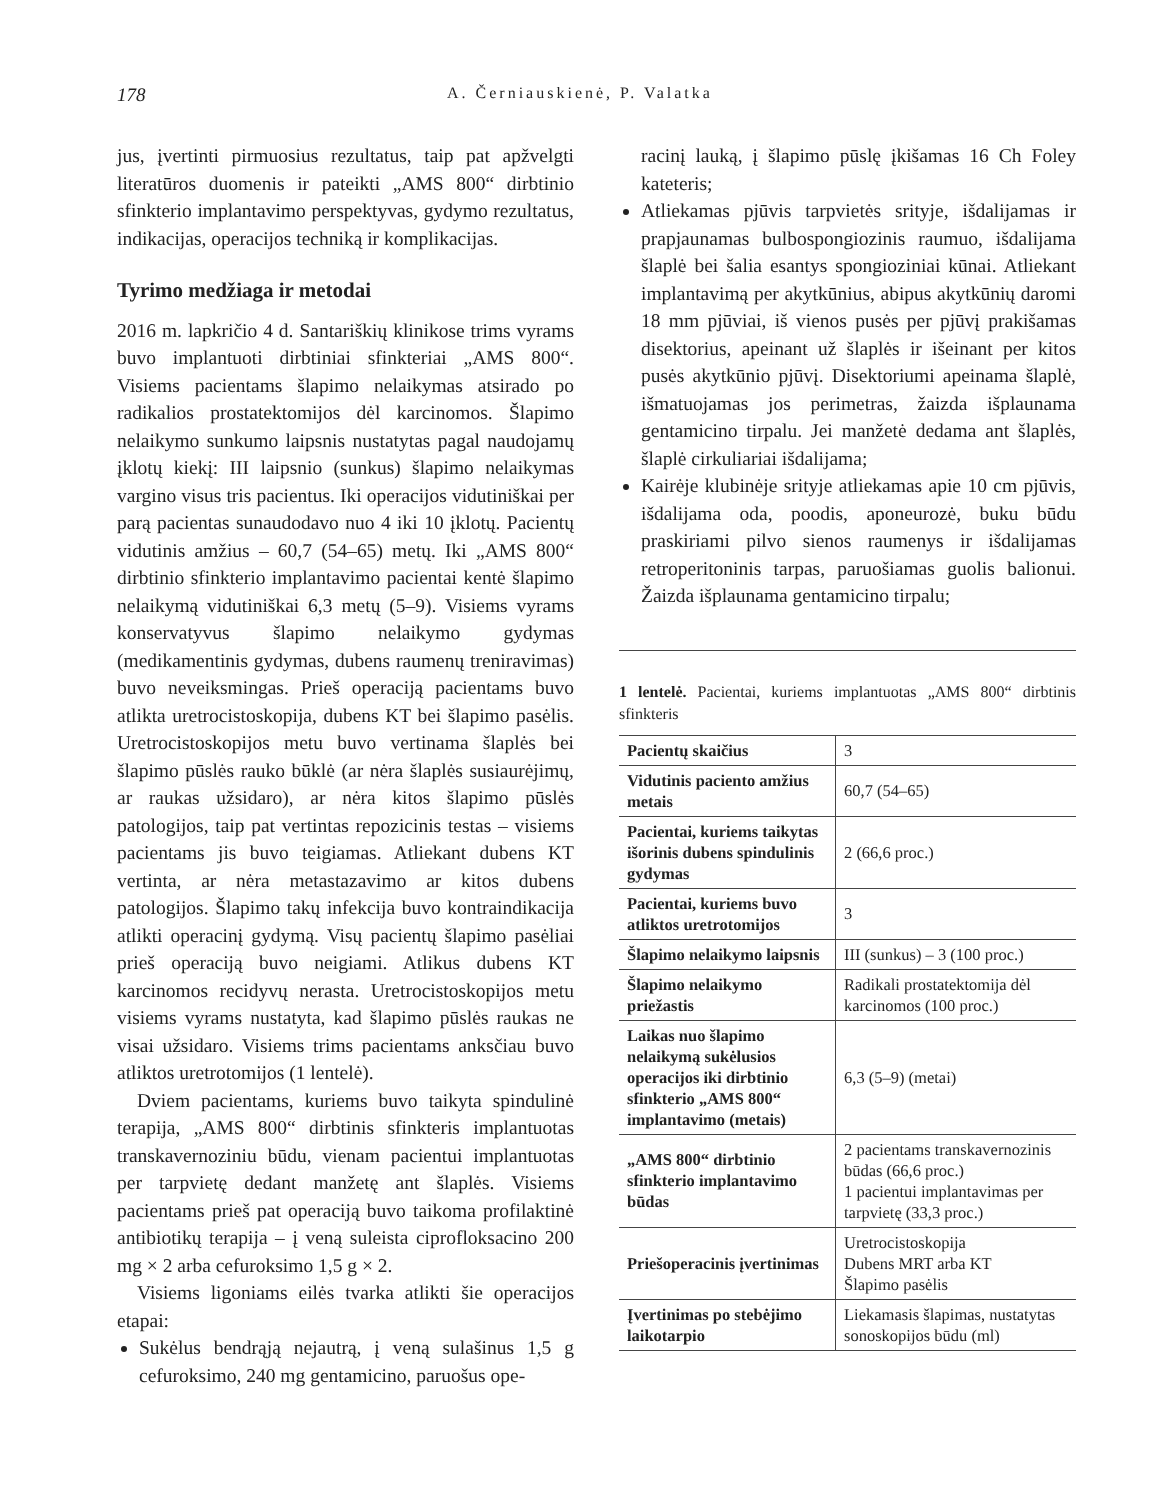178 A. Černiauskienė, P. Valatka
jus, įvertinti pirmuosius rezultatus, taip pat apžvelgti literatūros duomenis ir pateikti „AMS 800“ dirbtinio sfinkterio implantavimo perspektyvas, gydymo rezultatus, indikacijas, operacijos techniką ir komplikacijas.
Tyrimo medžiaga ir metodai
2016 m. lapkričio 4 d. Santariškių klinikose trims vyrams buvo implantuoti dirbtiniai sfinkteriai „AMS 800“. Visiems pacientams šlapimo nelaikymas atsirado po radikalios prostatektomijos dėl karcinomos. Šlapimo nelaikymo sunkumo laipsnis nustatytas pagal naudojamų įklotų kiekį: III laipsnio (sunkus) šlapimo nelaikymas vargino visus tris pacientus. Iki operacijos vidutiniškai per parą pacientas sunaudodavo nuo 4 iki 10 įklotų. Pacientų vidutinis amžius – 60,7 (54–65) metų. Iki „AMS 800“ dirbtinio sfinkterio implantavimo pacientai kentė šlapimo nelaikymą vidutiniškai 6,3 metų (5–9). Visiems vyrams konservatyvus šlapimo nelaikymo gydymas (medikamentinis gydymas, dubens raumenų treniravimas) buvo neveiksmingas. Prieš operaciją pacientams buvo atlikta uretrocistoskopija, dubens KT bei šlapimo pasėlis. Uretrocistoskopijos metu buvo vertinama šlaplės bei šlapimo pūslės rauko būklė (ar nėra šlaplės susiaurėjimų, ar raukas užsidaro), ar nėra kitos šlapimo pūslės patologijos, taip pat vertintas repozicinis testas – visiems pacientams jis buvo teigiamas. Atliekant dubens KT vertinta, ar nėra metastazavimo ar kitos dubens patologijos. Šlapimo takų infekcija buvo kontraindikacija atlikti operacinį gydymą. Visų pacientų šlapimo pasėliai prieš operaciją buvo neigiami. Atlikus dubens KT karcinomos recidyvų nerasta. Uretrocistoskopijos metu visiems vyrams nustatyta, kad šlapimo pūslės raukas ne visai užsidaro. Visiems trims pacientams anksčiau buvo atliktos uretrotomijos (1 lentelė).
Dviem pacientams, kuriems buvo taikyta spindulinė terapija, „AMS 800“ dirbtinis sfinkteris implantuotas transkavernoziniu būdu, vienam pacientui implantuotas per tarpvietę dedant manžetę ant šlaplės. Visiems pacientams prieš pat operaciją buvo taikoma profilaktinė antibiotikų terapija – į veną suleista ciprofloksacino 200 mg × 2 arba cefuroksimo 1,5 g × 2.
Visiems ligoniams eilės tvarka atlikti šie operacijos etapai:
Sukėlus bendrąją nejautrą, į veną sulašinus 1,5 g cefuroksimo, 240 mg gentamicino, paruošus ope-
racinį lauką, į šlapimo pūslę įkišamas 16 Ch Foley kateteris;
Atliekamas pjūvis tarpvietės srityje, išdalijamas ir prapjaunamas bulbospongiozinis raumuo, išdalijama šlaplė bei šalia esantys spongioziniai kūnai. Atliekant implantavimą per akytkūnius, abipus akytkūnių daromi 18 mm pjūviai, iš vienos pusės per pjūvį prakišamas disektorius, apeinant už šlaplės ir išeinant per kitos pusės akytkūnio pjūvį. Disektoriumi apeinama šlaplė, išmatuojamas jos perimetras, žaizda išplaunama gentamicino tirpalu. Jei manžetė dedama ant šlaplės, šlaplė cirkuliariai išdalijama;
Kairėje klubinėje srityje atliekamas apie 10 cm pjūvis, išdalijama oda, poodis, aponeurozė, buku būdu praskiriami pilvo sienos raumenys ir išdalijamas retroperitoninis tarpas, paruošiamas guolis balionui. Žaizda išplaunama gentamicino tirpalu;
1 lentelė. Pacientai, kuriems implantuotas „AMS 800“ dirbtinis sfinkteris
| Pacientų skaičius | 3 |
| Vidutinis paciento amžius metais | 60,7 (54–65) |
| Pacientai, kuriems taikytas išorinis dubens spindulinis gydymas | 2 (66,6 proc.) |
| Pacientai, kuriems buvo atliktos uretrotomijos | 3 |
| Šlapimo nelaikymo laipsnis | III (sunkus) – 3 (100 proc.) |
| Šlapimo nelaikymo priežastis | Radikali prostatektomija dėl karcinomos (100 proc.) |
| Laikas nuo šlapimo nelaikymą sukėlusios operacijos iki dirbtinio sfinkterio „AMS 800“ implantavimo (metais) | 6,3 (5–9) (metai) |
| „AMS 800“ dirbtinio sfinkterio implantavimo būdas | 2 pacientams transkavernozinis būdas (66,6 proc.) 1 pacientui implantavimas per tarpvietę (33,3 proc.) |
| Priešoperacinis įvertinimas | Uretrocistoskopija Dubens MRT arba KT Šlapimo pasėlis |
| Įvertinimas po stebėjimo laikotarpio | Liekamasis šlapimas, nustatytas sonoskopijos būdu (ml) |